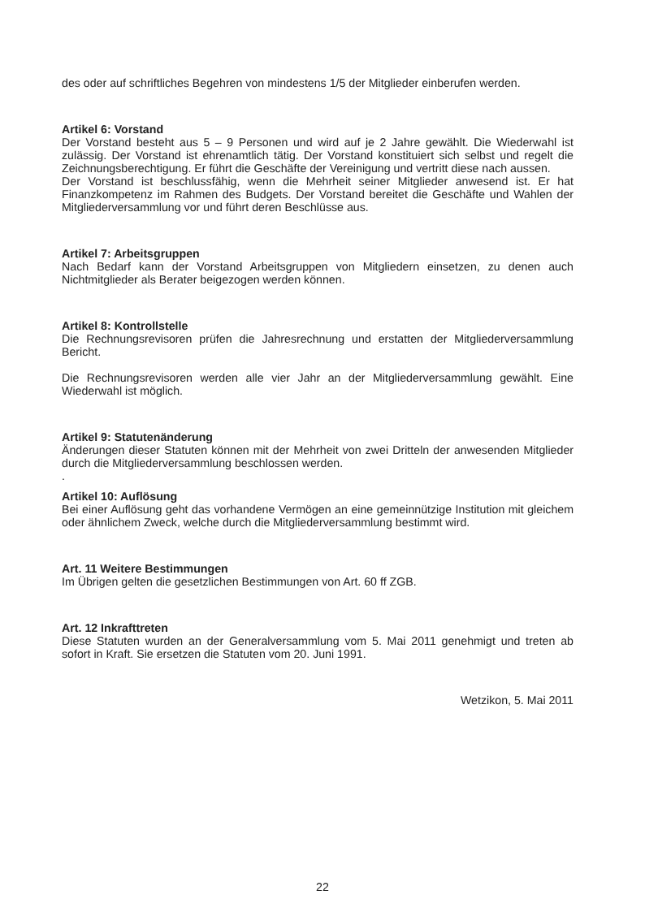des oder auf schriftliches Begehren von mindestens 1/5 der Mitglieder einberufen werden.
Artikel 6: Vorstand
Der Vorstand besteht aus 5 – 9 Personen und wird auf je 2 Jahre gewählt. Die Wiederwahl ist zulässig. Der Vorstand ist ehrenamtlich tätig. Der Vorstand konstituiert sich selbst und regelt die Zeichnungsberechtigung. Er führt die Geschäfte der Vereinigung und vertritt diese nach aussen.
Der Vorstand ist beschlussfähig, wenn die Mehrheit seiner Mitglieder anwesend ist. Er hat Finanzkompetenz im Rahmen des Budgets. Der Vorstand bereitet die Geschäfte und Wahlen der Mitgliederversammlung vor und führt deren Beschlüsse aus.
Artikel 7: Arbeitsgruppen
Nach Bedarf kann der Vorstand Arbeitsgruppen von Mitgliedern einsetzen, zu denen auch Nichtmitglieder als Berater beigezogen werden können.
Artikel 8: Kontrollstelle
Die Rechnungsrevisoren prüfen die Jahresrechnung und erstatten der Mitgliederversammlung Bericht.
Die Rechnungsrevisoren werden alle vier Jahr an der Mitgliederversammlung gewählt. Eine Wiederwahl ist möglich.
Artikel 9: Statutenänderung
Änderungen dieser Statuten können mit der Mehrheit von zwei Dritteln der anwesenden Mitglieder durch die Mitgliederversammlung beschlossen werden.
.
Artikel 10: Auflösung
Bei einer Auflösung geht das vorhandene Vermögen an eine gemeinnützige Institution mit gleichem oder ähnlichem Zweck, welche durch die Mitgliederversammlung bestimmt wird.
Art. 11 Weitere Bestimmungen
Im Übrigen gelten die gesetzlichen Bestimmungen von Art. 60 ff ZGB.
Art. 12 Inkrafttreten
Diese Statuten wurden an der Generalversammlung vom 5. Mai 2011 genehmigt und treten ab sofort in Kraft. Sie ersetzen die Statuten vom 20. Juni 1991.
Wetzikon, 5. Mai 2011
22